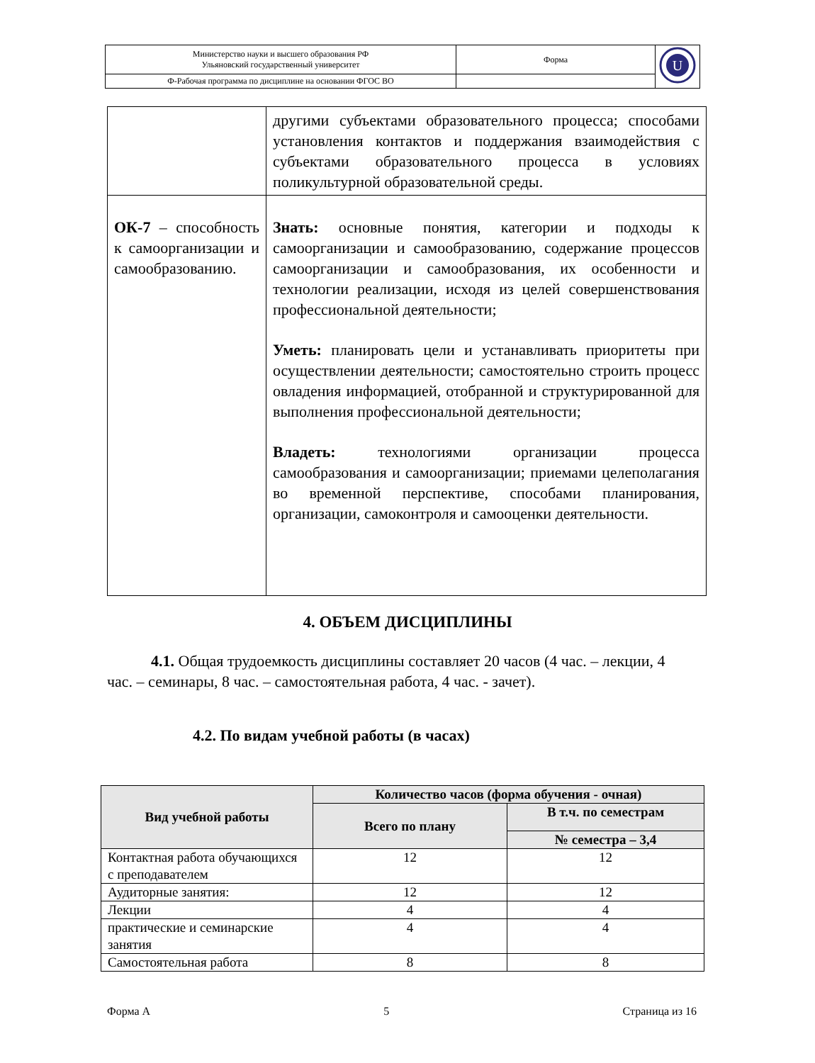| Министерство науки и высшего образования РФ Ульяновский государственный университет | Форма | U |
| Ф-Рабочая программа по дисциплине на основании ФГОС ВО | | |
| | другими субъектами образовательного процесса; способами установления контактов и поддержания взаимодействия с субъектами образовательного процесса в условиях поликультурной образовательной среды. |
| ОК-7 – способность к самоорганизации и самообразованию. | Знать: основные понятия, категории и подходы к самоорганизации и самообразованию, содержание процессов самоорганизации и самообразования, их особенности и технологии реализации, исходя из целей совершенствования профессиональной деятельности; Уметь: планировать цели и устанавливать приоритеты при осуществлении деятельности; самостоятельно строить процесс овладения информацией, отобранной и структурированной для выполнения профессиональной деятельности; Владеть: технологиями организации процесса самообразования и самоорганизации; приемами целеполагания во временной перспективе, способами планирования, организации, самоконтроля и самооценки деятельности. |
4. ОБЪЕМ ДИСЦИПЛИНЫ
4.1. Общая трудоемкость дисциплины составляет 20 часов (4 час. – лекции, 4 час. – семинары, 8 час. – самостоятельная работа, 4 час. - зачет).
4.2. По видам учебной работы (в часах)
| Вид учебной работы | Количество часов (форма обучения - очная) | |
| --- | --- | --- |
| | Всего по плану | В т.ч. по семестрам |
| | | № семестра – 3,4 |
| Контактная работа обучающихся с преподавателем | 12 | 12 |
| Аудиторные занятия: | 12 | 12 |
| Лекции | 4 | 4 |
| практические и семинарские занятия | 4 | 4 |
| Самостоятельная работа | 8 | 8 |
Форма А 5 Страница из 16